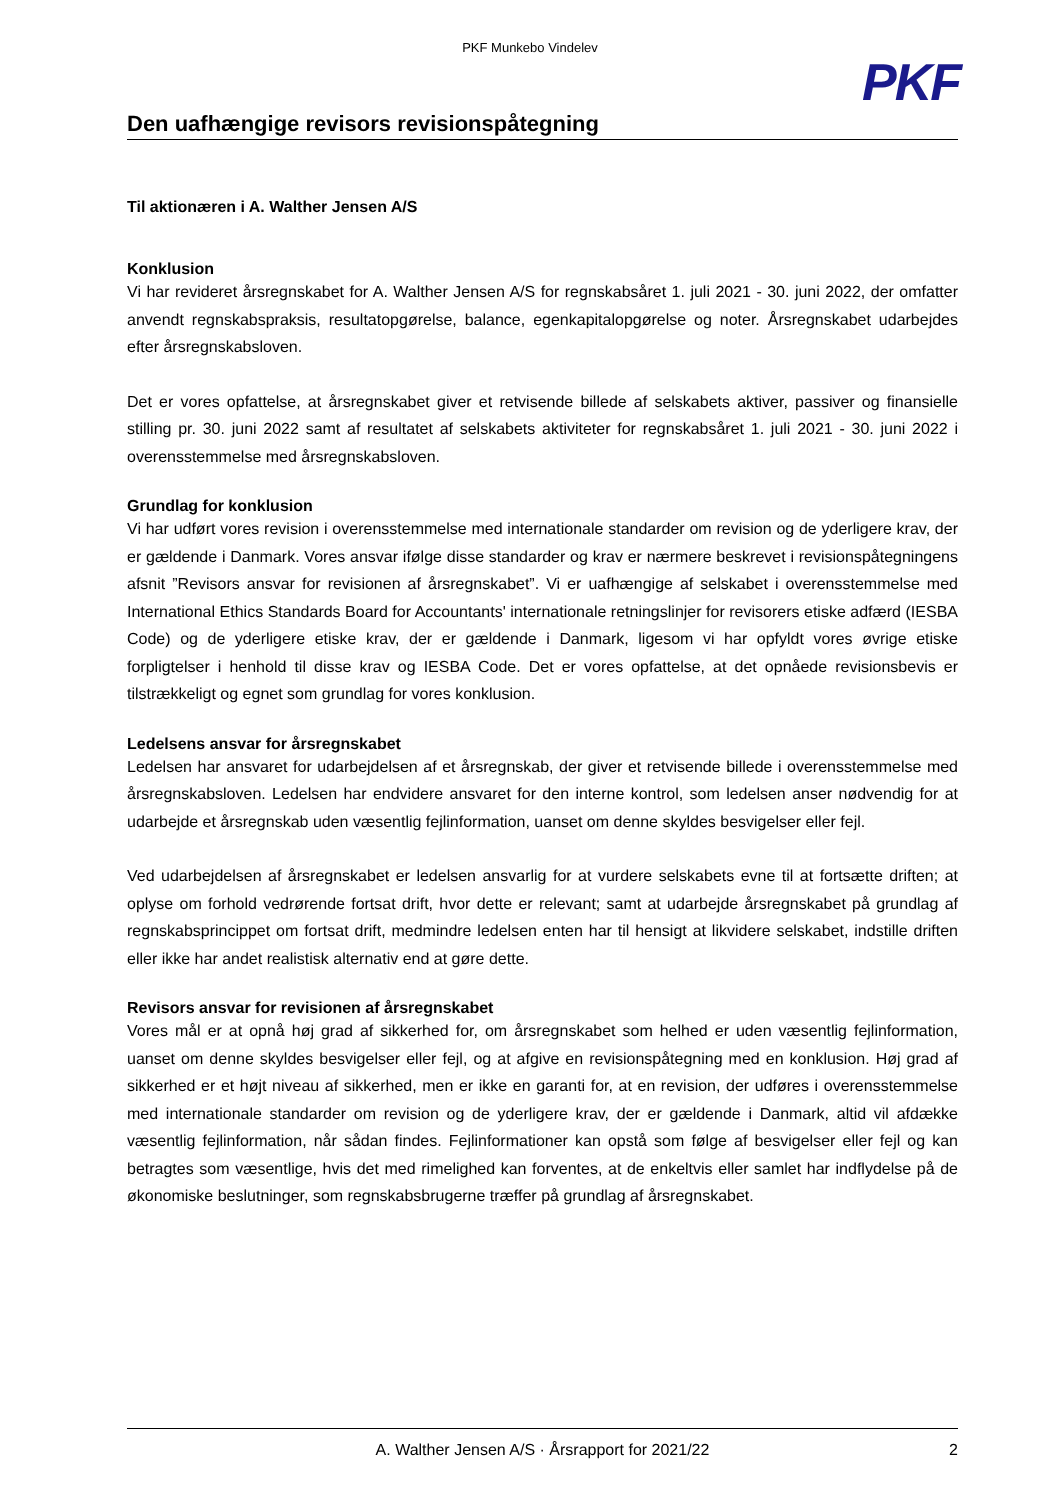PKF Munkebo Vindelev
PKF
Den uafhængige revisors revisionspåtegning
Til aktionæren i A. Walther Jensen A/S
Konklusion
Vi har revideret årsregnskabet for A. Walther Jensen A/S for regnskabsåret 1. juli 2021 - 30. juni 2022, der omfatter anvendt regnskabspraksis, resultatopgørelse, balance, egenkapitalopgørelse og noter. Årsregnskabet udarbejdes efter årsregnskabsloven.
Det er vores opfattelse, at årsregnskabet giver et retvisende billede af selskabets aktiver, passiver og finansielle stilling pr. 30. juni 2022 samt af resultatet af selskabets aktiviteter for regnskabsåret 1. juli 2021 - 30. juni 2022 i overensstemmelse med årsregnskabsloven.
Grundlag for konklusion
Vi har udført vores revision i overensstemmelse med internationale standarder om revision og de yderligere krav, der er gældende i Danmark. Vores ansvar ifølge disse standarder og krav er nærmere beskrevet i revisionspåtegningens afsnit ”Revisors ansvar for revisionen af årsregnskabet”. Vi er uafhængige af selskabet i overensstemmelse med International Ethics Standards Board for Accountants' internationale retningslinjer for revisorers etiske adfærd (IESBA Code) og de yderligere etiske krav, der er gældende i Danmark, ligesom vi har opfyldt vores øvrige etiske forpligtelser i henhold til disse krav og IESBA Code. Det er vores opfattelse, at det opnåede revisionsbevis er tilstrækkeligt og egnet som grundlag for vores konklusion.
Ledelsens ansvar for årsregnskabet
Ledelsen har ansvaret for udarbejdelsen af et årsregnskab, der giver et retvisende billede i overensstemmelse med årsregnskabsloven. Ledelsen har endvidere ansvaret for den interne kontrol, som ledelsen anser nødvendig for at udarbejde et årsregnskab uden væsentlig fejlinformation, uanset om denne skyldes besvigelser eller fejl.
Ved udarbejdelsen af årsregnskabet er ledelsen ansvarlig for at vurdere selskabets evne til at fortsætte driften; at oplyse om forhold vedrørende fortsat drift, hvor dette er relevant; samt at udarbejde årsregnskabet på grundlag af regnskabsprincippet om fortsat drift, medmindre ledelsen enten har til hensigt at likvidere selskabet, indstille driften eller ikke har andet realistisk alternativ end at gøre dette.
Revisors ansvar for revisionen af årsregnskabet
Vores mål er at opnå høj grad af sikkerhed for, om årsregnskabet som helhed er uden væsentlig fejlinformation, uanset om denne skyldes besvigelser eller fejl, og at afgive en revisionspåtegning med en konklusion. Høj grad af sikkerhed er et højt niveau af sikkerhed, men er ikke en garanti for, at en revision, der udføres i overensstemmelse med internationale standarder om revision og de yderligere krav, der er gældende i Danmark, altid vil afdække væsentlig fejlinformation, når sådan findes. Fejlinformationer kan opstå som følge af besvigelser eller fejl og kan betragtes som væsentlige, hvis det med rimelighed kan forventes, at de enkeltvis eller samlet har indflydelse på de økonomiske beslutninger, som regnskabsbrugerne træffer på grundlag af årsregnskabet.
A. Walther Jensen A/S · Årsrapport for 2021/22 2